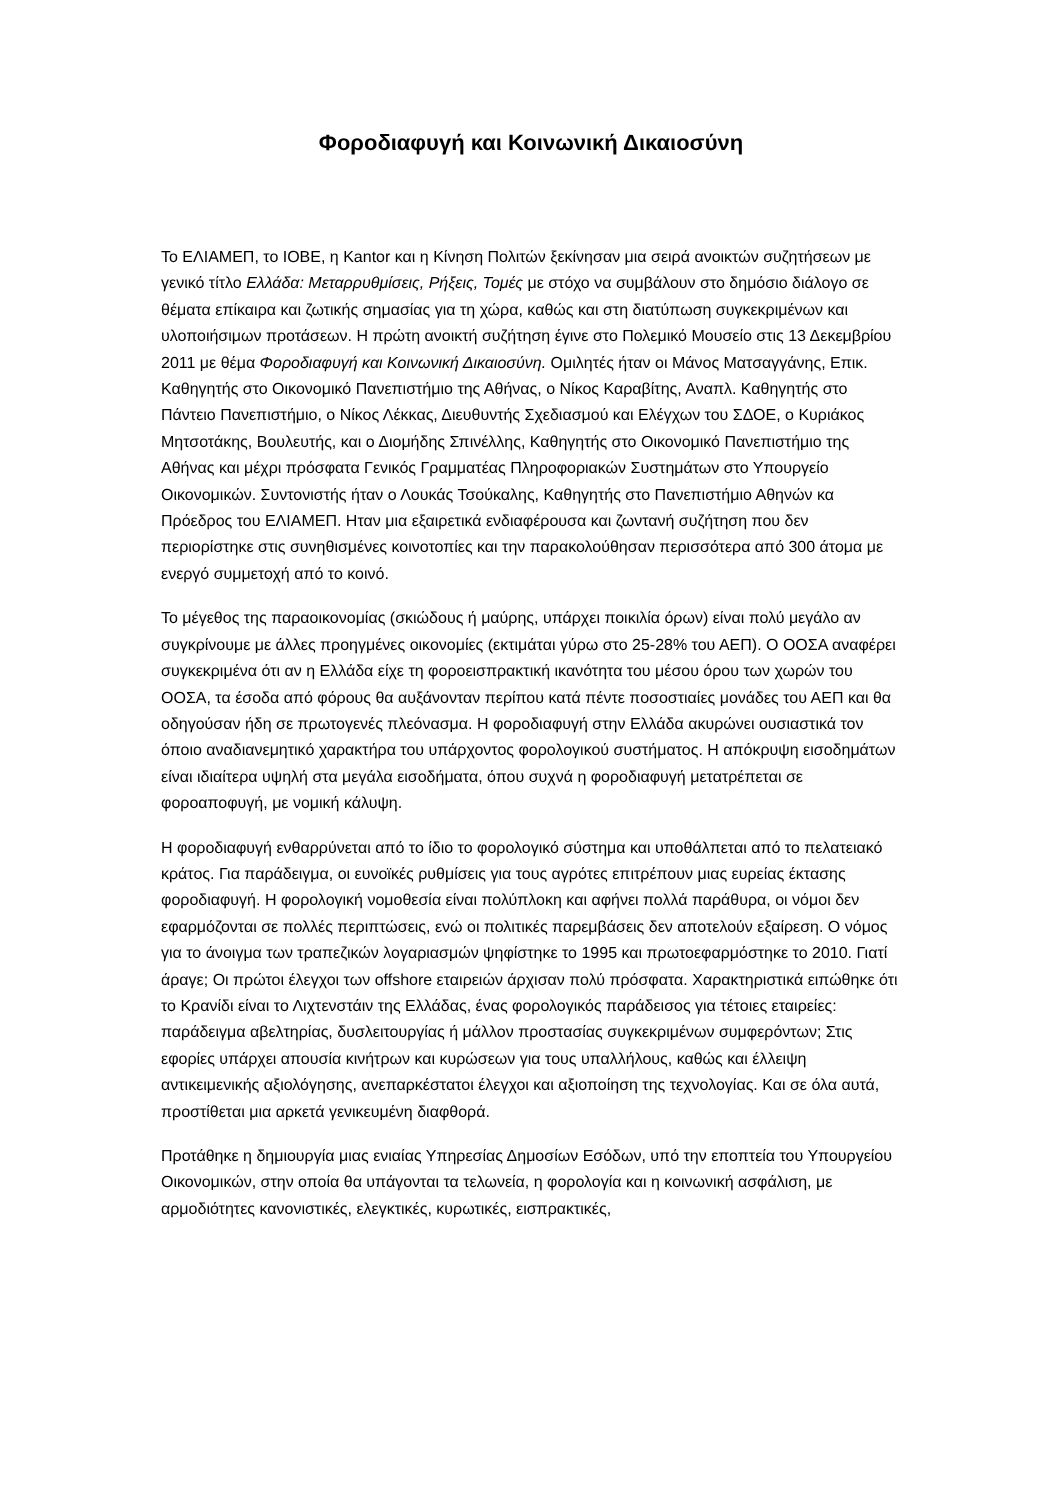Φοροδιαφυγή και Κοινωνική Δικαιοσύνη
Το ΕΛΙΑΜΕΠ, το ΙΟΒΕ, η Kantor και η Κίνηση Πολιτών ξεκίνησαν μια σειρά ανοικτών συζητήσεων με γενικό τίτλο Ελλάδα: Μεταρρυθμίσεις, Ρήξεις, Τομές με στόχο να συμβάλουν στο δημόσιο διάλογο σε θέματα επίκαιρα και ζωτικής σημασίας για τη χώρα, καθώς και στη διατύπωση συγκεκριμένων και υλοποιήσιμων προτάσεων. Η πρώτη ανοικτή συζήτηση έγινε στο Πολεμικό Μουσείο στις 13 Δεκεμβρίου 2011 με θέμα Φοροδιαφυγή και Κοινωνική Δικαιοσύνη. Ομιλητές ήταν οι Μάνος Ματσαγγάνης, Επικ. Καθηγητής στο Οικονομικό Πανεπιστήμιο της Αθήνας, ο Νίκος Καραβίτης, Αναπλ. Καθηγητής στο Πάντειο Πανεπιστήμιο, ο Νίκος Λέκκας, Διευθυντής Σχεδιασμού και Ελέγχων του ΣΔΟΕ, ο Κυριάκος Μητσοτάκης, Βουλευτής, και ο Διομήδης Σπινέλλης, Καθηγητής στο Οικονομικό Πανεπιστήμιο της Αθήνας και μέχρι πρόσφατα Γενικός Γραμματέας Πληροφοριακών Συστημάτων στο Υπουργείο Οικονομικών. Συντονιστής ήταν ο Λουκάς Τσούκαλης, Καθηγητής στο Πανεπιστήμιο Αθηνών κα Πρόεδρος του ΕΛΙΑΜΕΠ. Ηταν μια εξαιρετικά ενδιαφέρουσα και ζωντανή συζήτηση που δεν περιορίστηκε στις συνηθισμένες κοινοτοπίες και την παρακολούθησαν περισσότερα από 300 άτομα με ενεργό συμμετοχή από το κοινό.
Το μέγεθος της παραοικονομίας (σκιώδους ή μαύρης, υπάρχει ποικιλία όρων) είναι πολύ μεγάλο αν συγκρίνουμε με άλλες προηγμένες οικονομίες (εκτιμάται γύρω στο 25-28% του ΑΕΠ). Ο ΟΟΣΑ αναφέρει συγκεκριμένα ότι αν η Ελλάδα είχε τη φοροεισπρακτική ικανότητα του μέσου όρου των χωρών του ΟΟΣΑ, τα έσοδα από φόρους θα αυξάνονταν περίπου κατά πέντε ποσοστιαίες μονάδες του ΑΕΠ και θα οδηγούσαν ήδη σε πρωτογενές πλεόνασμα. Η φοροδιαφυγή στην Ελλάδα ακυρώνει ουσιαστικά τον όποιο αναδιανεμητικό χαρακτήρα του υπάρχοντος φορολογικού συστήματος. Η απόκρυψη εισοδημάτων είναι ιδιαίτερα υψηλή στα μεγάλα εισοδήματα, όπου συχνά η φοροδιαφυγή μετατρέπεται σε φοροαποφυγή, με νομική κάλυψη.
Η φοροδιαφυγή ενθαρρύνεται από το ίδιο το φορολογικό σύστημα και υποθάλπεται από το πελατειακό κράτος. Για παράδειγμα, οι ευνοϊκές ρυθμίσεις για τους αγρότες επιτρέπουν μιας ευρείας έκτασης φοροδιαφυγή. Η φορολογική νομοθεσία είναι πολύπλοκη και αφήνει πολλά παράθυρα, οι νόμοι δεν εφαρμόζονται σε πολλές περιπτώσεις, ενώ οι πολιτικές παρεμβάσεις δεν αποτελούν εξαίρεση. Ο νόμος για το άνοιγμα των τραπεζικών λογαριασμών ψηφίστηκε το 1995 και πρωτοεφαρμόστηκε το 2010. Γιατί άραγε; Οι πρώτοι έλεγχοι των offshore εταιρειών άρχισαν πολύ πρόσφατα. Χαρακτηριστικά ειπώθηκε ότι το Κρανίδι είναι το Λιχτενστάιν της Ελλάδας, ένας φορολογικός παράδεισος για τέτοιες εταιρείες: παράδειγμα αβελτηρίας, δυσλειτουργίας ή μάλλον προστασίας συγκεκριμένων συμφερόντων; Στις εφορίες υπάρχει απουσία κινήτρων και κυρώσεων για τους υπαλλήλους, καθώς και έλλειψη αντικειμενικής αξιολόγησης, ανεπαρκέστατοι έλεγχοι και αξιοποίηση της τεχνολογίας. Και σε όλα αυτά, προστίθεται μια αρκετά γενικευμένη διαφθορά.
Προτάθηκε η δημιουργία μιας ενιαίας Υπηρεσίας Δημοσίων Εσόδων, υπό την εποπτεία του Υπουργείου Οικονομικών, στην οποία θα υπάγονται τα τελωνεία, η φορολογία και η κοινωνική ασφάλιση, με αρμοδιότητες κανονιστικές, ελεγκτικές, κυρωτικές, εισπρακτικές,